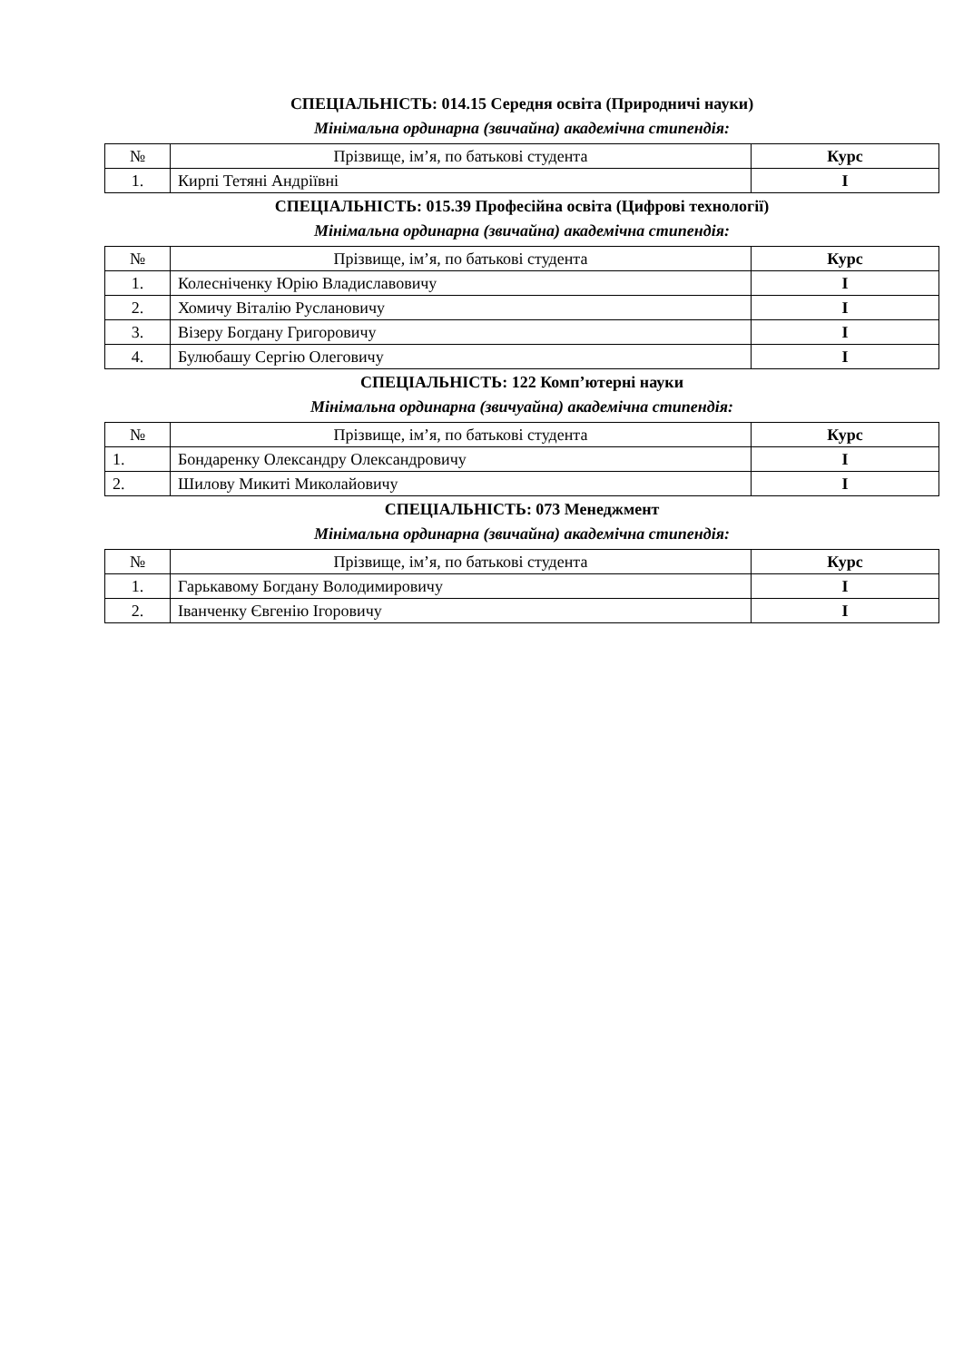СПЕЦІАЛЬНІСТЬ: 014.15 Середня освіта (Природничі науки)
Мінімальна ординарна (звичайна) академічна стипендія:
| № | Прізвище, ім’я, по батькові студента | Курс |
| --- | --- | --- |
| 1. | Кирпі Тетяні Андріївні | I |
СПЕЦІАЛЬНІСТЬ: 015.39 Професійна освіта (Цифрові технології)
Мінімальна ординарна (звичайна) академічна стипендія:
| № | Прізвище, ім’я, по батькові студента | Курс |
| --- | --- | --- |
| 1. | Колесніченку Юрію Владиславовичу | I |
| 2. | Хомичу Віталію Руслановичу | I |
| 3. | Візеру Богдану Григоровичу | I |
| 4. | Булюбашу Сергію Олеговичу | I |
СПЕЦІАЛЬНІСТЬ: 122 Комп’ютерні науки
Мінімальна ординарна (звичуайна) академічна стипендія:
| № | Прізвище, ім’я, по батькові студента | Курс |
| --- | --- | --- |
| 1. | Бондаренку Олександру Олександровичу | I |
| 2. | Шилову Микиті Миколайовичу | I |
СПЕЦІАЛЬНІСТЬ: 073 Менеджмент
Мінімальна ординарна (звичайна) академічна стипендія:
| № | Прізвище, ім’я, по батькові студента | Курс |
| --- | --- | --- |
| 1. | Гарькавому Богдану Володимировичу | I |
| 2. | Іванченку Євгенію Ігоровичу | I |